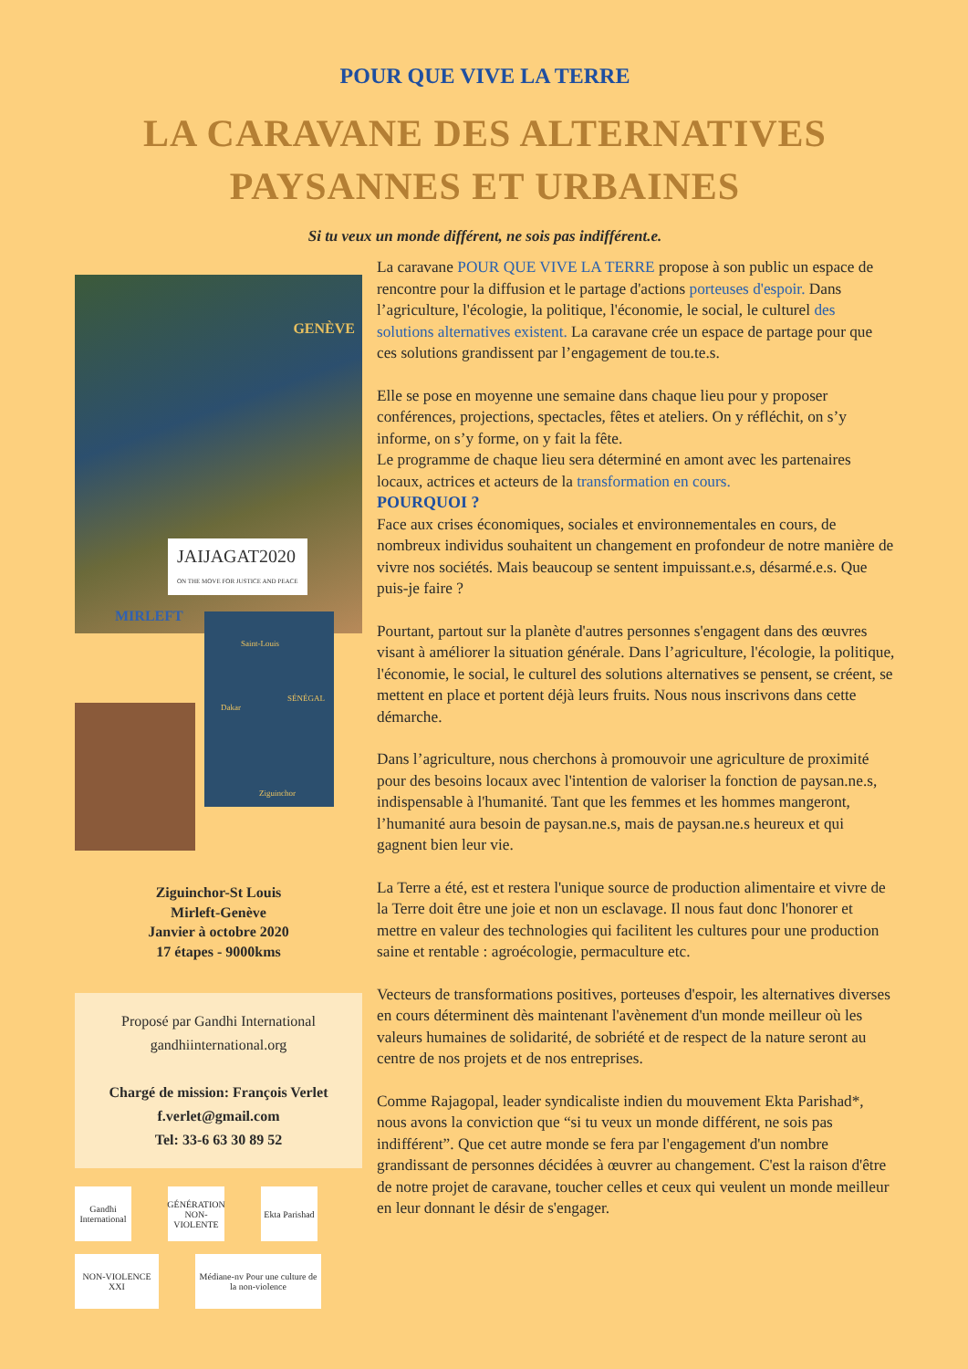POUR QUE VIVE LA TERRE
LA CARAVANE DES ALTERNATIVES
PAYSANNES ET URBAINES
Si tu veux un monde différent, ne sois pas indifférent.e.
GENÈVE
MIRLEFT
JAIJAGAT2020
ON THE MOVE FOR JUSTICE AND PEACE
Saint-Louis
SÉNÉGAL
Dakar
Ziguinchor
Ziguinchor-St Louis
Mirleft-Genève
Janvier à octobre 2020
17 étapes - 9000kms
Proposé par Gandhi International
gandhiinternational.org
Chargé de mission: François Verlet
f.verlet@gmail.com
Tel: 33-6 63 30 89 52
Gandhi International
GÉNÉRATION NON-VIOLENTE
Ekta Parishad
NON-VIOLENCE XXI
Médiane-nv Pour une culture de la non-violence
La caravane POUR QUE VIVE LA TERRE propose à son public un espace de rencontre pour la diffusion et le partage d'actions porteuses d'espoir. Dans l’agriculture, l'écologie, la politique, l'économie, le social, le culturel des solutions alternatives existent. La caravane crée un espace de partage pour que ces solutions grandissent par l’engagement de tou.te.s.
Elle se pose en moyenne une semaine dans chaque lieu pour y proposer conférences, projections, spectacles, fêtes et ateliers. On y réfléchit, on s’y informe, on s’y forme, on y fait la fête.
Le programme de chaque lieu sera déterminé en amont avec les partenaires locaux, actrices et acteurs de la transformation en cours.
POURQUOI ?
Face aux crises économiques, sociales et environnementales en cours, de nombreux individus souhaitent un changement en profondeur de notre manière de vivre nos sociétés. Mais beaucoup se sentent impuissant.e.s, désarmé.e.s. Que puis-je faire ?
Pourtant, partout sur la planète d'autres personnes s'engagent dans des œuvres visant à améliorer la situation générale. Dans l’agriculture, l'écologie, la politique, l'économie, le social, le culturel des solutions alternatives se pensent, se créent, se mettent en place et portent déjà leurs fruits. Nous nous inscrivons dans cette démarche.
Dans l’agriculture, nous cherchons à promouvoir une agriculture de proximité pour des besoins locaux avec l'intention de valoriser la fonction de paysan.ne.s, indispensable à l'humanité. Tant que les femmes et les hommes mangeront, l’humanité aura besoin de paysan.ne.s, mais de paysan.ne.s heureux et qui gagnent bien leur vie.
La Terre a été, est et restera l'unique source de production alimentaire et vivre de la Terre doit être une joie et non un esclavage. Il nous faut donc l'honorer et mettre en valeur des technologies qui facilitent les cultures pour une production saine et rentable : agroécologie, permaculture etc.
Vecteurs de transformations positives, porteuses d'espoir, les alternatives diverses en cours déterminent dès maintenant l'avènement d'un monde meilleur où les valeurs humaines de solidarité, de sobriété et de respect de la nature seront au centre de nos projets et de nos entreprises.
Comme Rajagopal, leader syndicaliste indien du mouvement Ekta Parishad*, nous avons la conviction que “si tu veux un monde différent, ne sois pas indifférent”. Que cet autre monde se fera par l'engagement d'un nombre grandissant de personnes décidées à œuvrer au changement. C'est la raison d'être de notre projet de caravane, toucher celles et ceux qui veulent un monde meilleur en leur donnant le désir de s'engager.